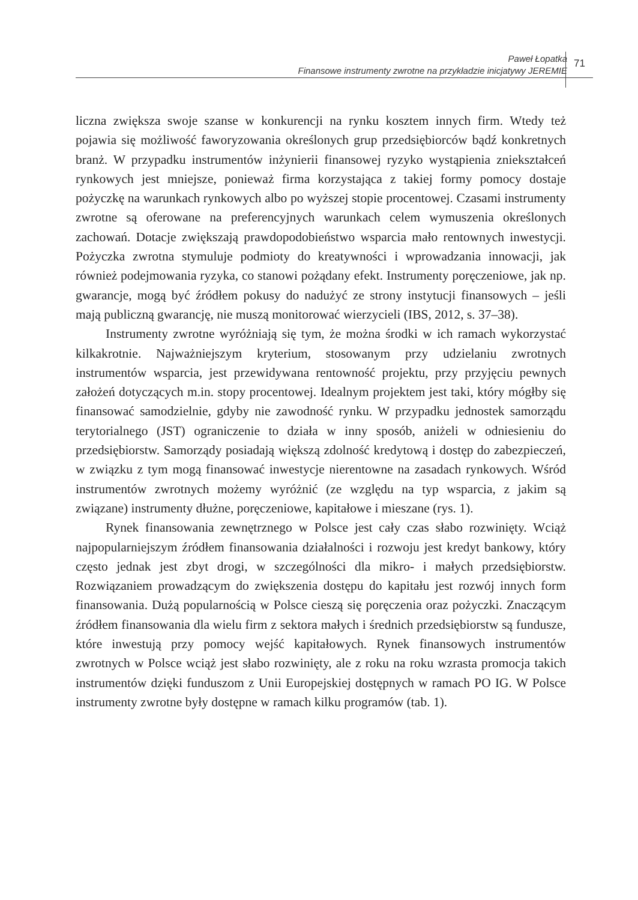Paweł Łopatka
Finansowe instrumenty zwrotne na przykładzie inicjatywy JEREMIE
71
liczna zwiększa swoje szanse w konkurencji na rynku kosztem innych firm. Wtedy też pojawia się możliwość faworyzowania określonych grup przedsiębiorców bądź konkretnych branż. W przypadku instrumentów inżynierii finansowej ryzyko wystąpienia zniekształceń rynkowych jest mniejsze, ponieważ firma korzystająca z takiej formy pomocy dostaje pożyczkę na warunkach rynkowych albo po wyższej stopie procentowej. Czasami instrumenty zwrotne są oferowane na preferencyjnych warunkach celem wymuszenia określonych zachowań. Dotacje zwiększają prawdopodobieństwo wsparcia mało rentownych inwestycji. Pożyczka zwrotna stymuluje podmioty do kreatywności i wprowadzania innowacji, jak również podejmowania ryzyka, co stanowi pożądany efekt. Instrumenty poręczeniowe, jak np. gwarancje, mogą być źródłem pokusy do nadużyć ze strony instytucji finansowych – jeśli mają publiczną gwarancję, nie muszą monitorować wierzycieli (IBS, 2012, s. 37–38).
Instrumenty zwrotne wyróżniają się tym, że można środki w ich ramach wykorzystać kilkakrotnie. Najważniejszym kryterium, stosowanym przy udzielaniu zwrotnych instrumentów wsparcia, jest przewidywana rentowność projektu, przy przyjęciu pewnych założeń dotyczących m.in. stopy procentowej. Idealnym projektem jest taki, który mógłby się finansować samodzielnie, gdyby nie zawodność rynku. W przypadku jednostek samorządu terytorialnego (JST) ograniczenie to działa w inny sposób, aniżeli w odniesieniu do przedsiębiorstw. Samorządy posiadają większą zdolność kredytową i dostęp do zabezpieczeń, w związku z tym mogą finansować inwestycje nierentowne na zasadach rynkowych. Wśród instrumentów zwrotnych możemy wyróżnić (ze względu na typ wsparcia, z jakim są związane) instrumenty dłużne, poręczeniowe, kapitałowe i mieszane (rys. 1).
Rynek finansowania zewnętrznego w Polsce jest cały czas słabo rozwinięty. Wciąż najpopularniejszym źródłem finansowania działalności i rozwoju jest kredyt bankowy, który często jednak jest zbyt drogi, w szczególności dla mikro- i małych przedsiębiorstw. Rozwiązaniem prowadzącym do zwiększenia dostępu do kapitału jest rozwój innych form finansowania. Dużą popularnością w Polsce cieszą się poręczenia oraz pożyczki. Znaczącym źródłem finansowania dla wielu firm z sektora małych i średnich przedsiębiorstw są fundusze, które inwestują przy pomocy wejść kapitałowych. Rynek finansowych instrumentów zwrotnych w Polsce wciąż jest słabo rozwinięty, ale z roku na roku wzrasta promocja takich instrumentów dzięki funduszom z Unii Europejskiej dostępnych w ramach PO IG. W Polsce instrumenty zwrotne były dostępne w ramach kilku programów (tab. 1).